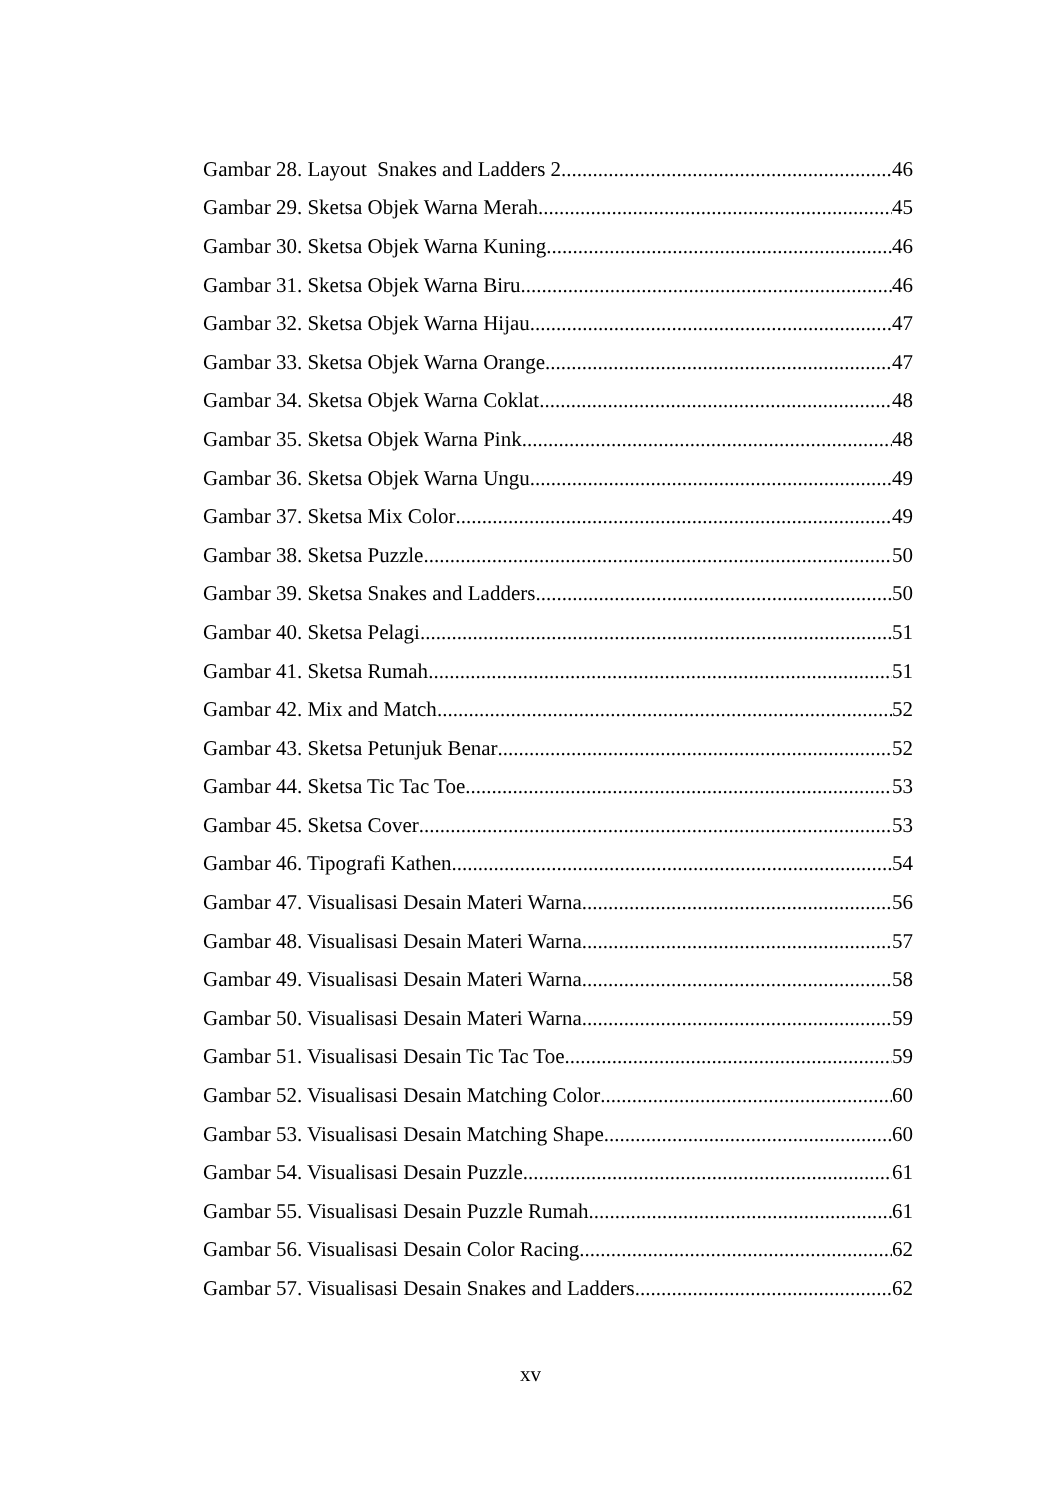Gambar 28. Layout Snakes and Ladders 2 46
Gambar 29. Sketsa Objek Warna Merah 45
Gambar 30. Sketsa Objek Warna Kuning 46
Gambar 31. Sketsa Objek Warna Biru 46
Gambar 32. Sketsa Objek Warna Hijau 47
Gambar 33. Sketsa Objek Warna Orange 47
Gambar 34. Sketsa Objek Warna Coklat 48
Gambar 35. Sketsa Objek Warna Pink 48
Gambar 36. Sketsa Objek Warna Ungu 49
Gambar 37. Sketsa Mix Color 49
Gambar 38. Sketsa Puzzle 50
Gambar 39. Sketsa Snakes and Ladders 50
Gambar 40. Sketsa Pelagi 51
Gambar 41. Sketsa Rumah 51
Gambar 42. Mix and Match 52
Gambar 43. Sketsa Petunjuk Benar 52
Gambar 44. Sketsa Tic Tac Toe 53
Gambar 45. Sketsa Cover 53
Gambar 46. Tipografi Kathen 54
Gambar 47. Visualisasi Desain Materi Warna 56
Gambar 48. Visualisasi Desain Materi Warna 57
Gambar 49. Visualisasi Desain Materi Warna 58
Gambar 50. Visualisasi Desain Materi Warna 59
Gambar 51. Visualisasi Desain Tic Tac Toe 59
Gambar 52. Visualisasi Desain Matching Color 60
Gambar 53. Visualisasi Desain Matching Shape 60
Gambar 54. Visualisasi Desain Puzzle 61
Gambar 55. Visualisasi Desain Puzzle Rumah 61
Gambar 56. Visualisasi Desain Color Racing 62
Gambar 57. Visualisasi Desain Snakes and Ladders 62
xv